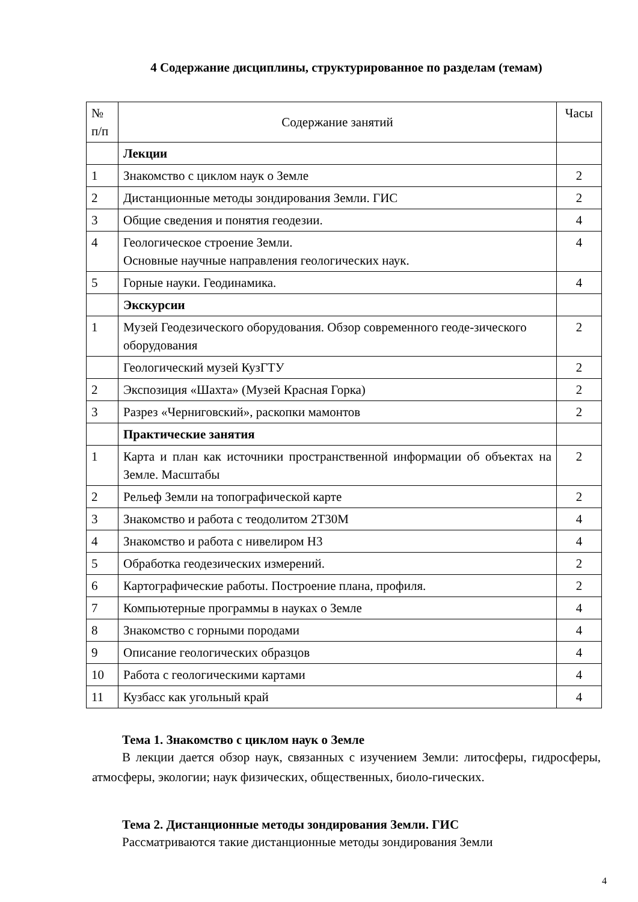4 Содержание дисциплины, структурированное по разделам (темам)
| № п/п | Содержание занятий | Часы |
| --- | --- | --- |
| | Лекции | |
| 1 | Знакомство с циклом наук о Земле | 2 |
| 2 | Дистанционные методы зондирования Земли. ГИС | 2 |
| 3 | Общие сведения и понятия геодезии. | 4 |
| 4 | Геологическое строение Земли. Основные научные направления геологических наук. | 4 |
| 5 | Горные науки. Геодинамика. | 4 |
| | Экскурсии | |
| 1 | Музей Геодезического оборудования. Обзор современного геоде-зического оборудования | 2 |
| | Геологический музей КузГТУ | 2 |
| 2 | Экспозиция «Шахта» (Музей Красная Горка) | 2 |
| 3 | Разрез «Черниговский», раскопки мамонтов | 2 |
| | Практические занятия | |
| 1 | Карта и план как источники пространственной информации об объектах на Земле. Масштабы | 2 |
| 2 | Рельеф Земли на топографической карте | 2 |
| 3 | Знакомство и работа с теодолитом 2Т30М | 4 |
| 4 | Знакомство и работа с нивелиром Н3 | 4 |
| 5 | Обработка геодезических измерений. | 2 |
| 6 | Картографические работы. Построение плана, профиля. | 2 |
| 7 | Компьютерные программы в науках о Земле | 4 |
| 8 | Знакомство с горными породами | 4 |
| 9 | Описание геологических образцов | 4 |
| 10 | Работа с геологическими картами | 4 |
| 11 | Кузбасс как угольный край | 4 |
Тема 1. Знакомство с циклом наук о Земле
В лекции дается обзор наук, связанных с изучением Земли: литосферы, гидросферы, атмосферы, экологии; наук физических, общественных, биоло-гических.
Тема 2. Дистанционные методы зондирования Земли. ГИС
Рассматриваются такие дистанционные методы зондирования Земли
4